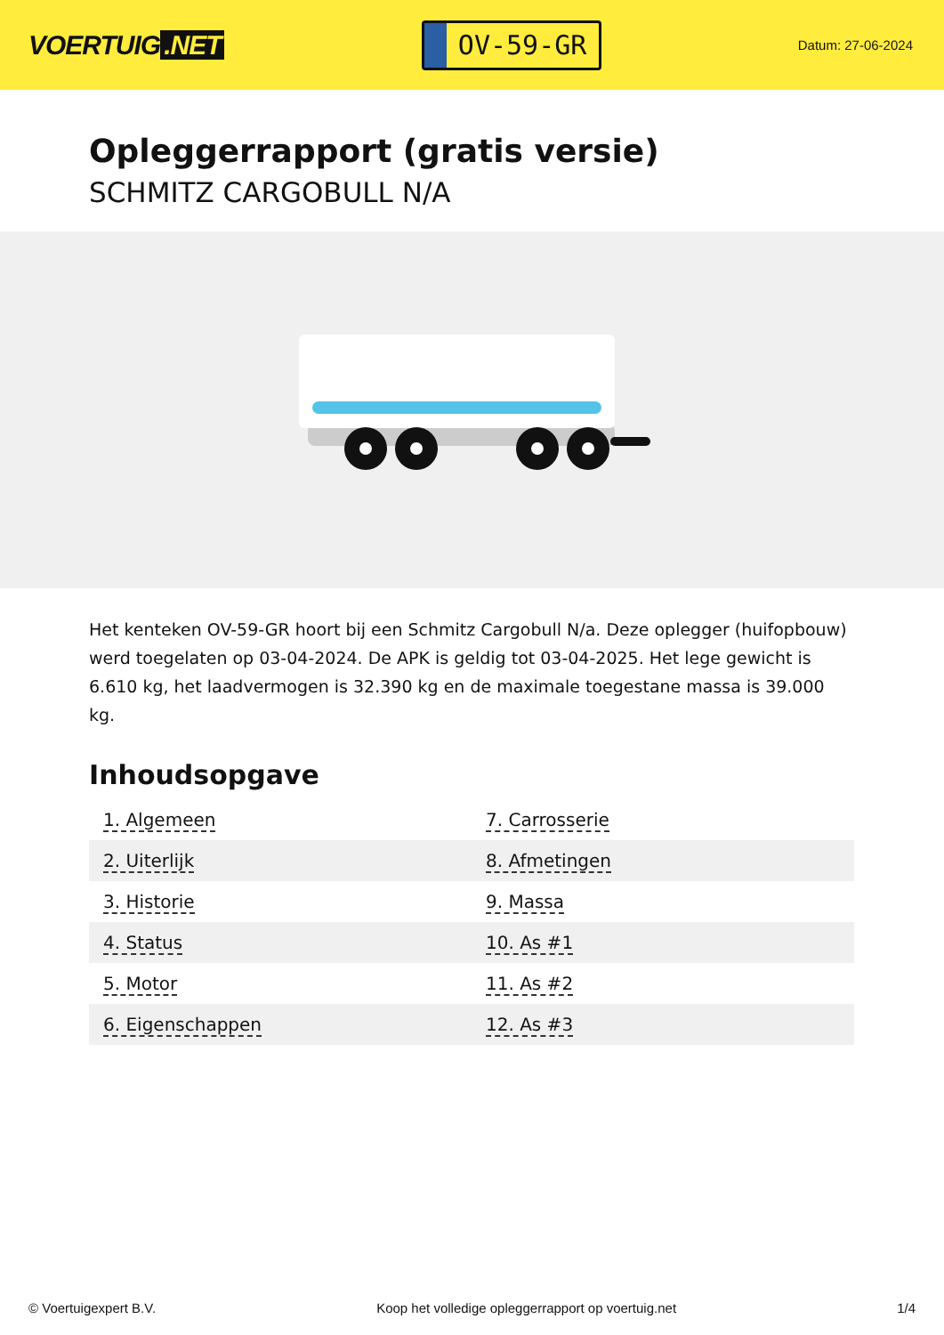VOERTUIG.NET
OV-59-GR
Datum: 27-06-2024
Opleggerrapport (gratis versie)
SCHMITZ CARGOBULL N/A
Het kenteken OV-59-GR hoort bij een Schmitz Cargobull N/a. Deze oplegger (huifopbouw) werd toegelaten op 03-04-2024. De APK is geldig tot 03-04-2025. Het lege gewicht is 6.610 kg, het laadvermogen is 32.390 kg en de maximale toegestane massa is 39.000 kg.
Inhoudsopgave
| 1. Algemeen | 7. Carrosserie |
| 2. Uiterlijk | 8. Afmetingen |
| 3. Historie | 9. Massa |
| 4. Status | 10. As #1 |
| 5. Motor | 11. As #2 |
| 6. Eigenschappen | 12. As #3 |
© Voertuigexpert B.V. Koop het volledige opleggerrapport op voertuig.net 1/4